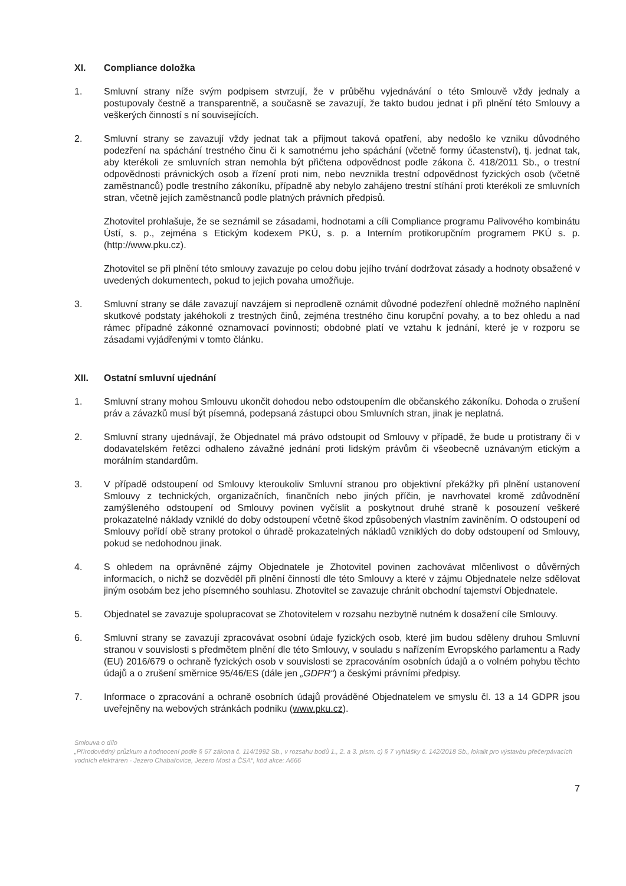XI. Compliance doložka
1. Smluvní strany níže svým podpisem stvrzují, že v průběhu vyjednávání o této Smlouvě vždy jednaly a postupovaly čestně a transparentně, a současně se zavazují, že takto budou jednat i při plnění této Smlouvy a veškerých činností s ní souvisejících.
2. Smluvní strany se zavazují vždy jednat tak a přijmout taková opatření, aby nedošlo ke vzniku důvodného podezření na spáchání trestného činu či k samotnému jeho spáchání (včetně formy účastenství), tj. jednat tak, aby kterékoli ze smluvních stran nemohla být přičtena odpovědnost podle zákona č. 418/2011 Sb., o trestní odpovědnosti právnických osob a řízení proti nim, nebo nevznikla trestní odpovědnost fyzických osob (včetně zaměstnanců) podle trestního zákoníku, případně aby nebylo zahájeno trestní stíhání proti kterékoli ze smluvních stran, včetně jejích zaměstnanců podle platných právních předpisů.
Zhotovitel prohlašuje, že se seznámil se zásadami, hodnotami a cíli Compliance programu Palivového kombinátu Ústí, s. p., zejména s Etickým kodexem PKÚ, s. p. a Interním protikorupčním programem PKÚ s. p. (http://www.pku.cz).
Zhotovitel se při plnění této smlouvy zavazuje po celou dobu jejího trvání dodržovat zásady a hodnoty obsažené v uvedených dokumentech, pokud to jejich povaha umožňuje.
3. Smluvní strany se dále zavazují navzájem si neprodleně oznámit důvodné podezření ohledně možného naplnění skutkové podstaty jakéhokoli z trestných činů, zejména trestného činu korupční povahy, a to bez ohledu a nad rámec případné zákonné oznamovací povinnosti; obdobné platí ve vztahu k jednání, které je v rozporu se zásadami vyjádřenými v tomto článku.
XII. Ostatní smluvní ujednání
1. Smluvní strany mohou Smlouvu ukončit dohodou nebo odstoupením dle občanského zákoníku. Dohoda o zrušení práv a závazků musí být písemná, podepsaná zástupci obou Smluvních stran, jinak je neplatná.
2. Smluvní strany ujednávají, že Objednatel má právo odstoupit od Smlouvy v případě, že bude u protistrany či v dodavatelském řetězci odhaleno závažné jednání proti lidským právům či všeobecně uznávaným etickým a morálním standardům.
3. V případě odstoupení od Smlouvy kteroukoliv Smluvní stranou pro objektivní překážky při plnění ustanovení Smlouvy z technických, organizačních, finančních nebo jiných příčin, je navrhovatel kromě zdůvodnění zamýšleného odstoupení od Smlouvy povinen vyčíslit a poskytnout druhé straně k posouzení veškeré prokazatelné náklady vzniklé do doby odstoupení včetně škod způsobených vlastním zaviněním. O odstoupení od Smlouvy pořídí obě strany protokol o úhradě prokazatelných nákladů vzniklých do doby odstoupení od Smlouvy, pokud se nedohodnou jinak.
4. S ohledem na oprávněné zájmy Objednatele je Zhotovitel povinen zachovávat mlčenlivost o důvěrných informacích, o nichž se dozvěděl při plnění činností dle této Smlouvy a které v zájmu Objednatele nelze sdělovat jiným osobám bez jeho písemného souhlasu. Zhotovitel se zavazuje chránit obchodní tajemství Objednatele.
5. Objednatel se zavazuje spolupracovat se Zhotovitelem v rozsahu nezbytně nutném k dosažení cíle Smlouvy.
6. Smluvní strany se zavazují zpracovávat osobní údaje fyzických osob, které jim budou sděleny druhou Smluvní stranou v souvislosti s předmětem plnění dle této Smlouvy, v souladu s nařízením Evropského parlamentu a Rady (EU) 2016/679 o ochraně fyzických osob v souvislosti se zpracováním osobních údajů a o volném pohybu těchto údajů a o zrušení směrnice 95/46/ES (dále jen „GDPR“) a českými právními předpisy.
7. Informace o zpracování a ochraně osobních údajů prováděné Objednatelem ve smyslu čl. 13 a 14 GDPR jsou uveřejněny na webových stránkách podniku (www.pku.cz).
Smlouva o dílo
„Přírodovědný průzkum a hodnocení podle § 67 zákona č. 114/1992 Sb., v rozsahu bodů 1., 2. a 3. písm. c) § 7 vyhlášky č. 142/2018 Sb., lokalit pro výstavbu přečerpávacích vodních elektráren - Jezero Chabařovice, Jezero Most a ČSA“, kód akce: A666
7